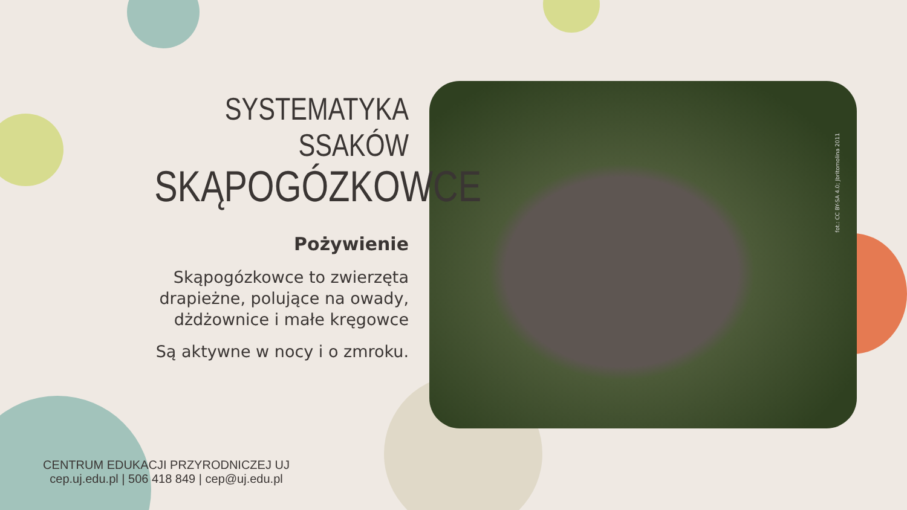fot.: CC BY-SA 4.0; Jbritomolina 2011
SYSTEMATYKA SSAKÓW
SKĄPOGÓZKOWCE
Pożywienie
Skąpogózkowce to zwierzęta drapieżne, polujące na owady, dżdżownice i małe kręgowce
Są aktywne w nocy i o zmroku.
CENTRUM EDUKACJI PRZYRODNICZEJ UJ
cep.uj.edu.pl | 506 418 849 | cep@uj.edu.pl